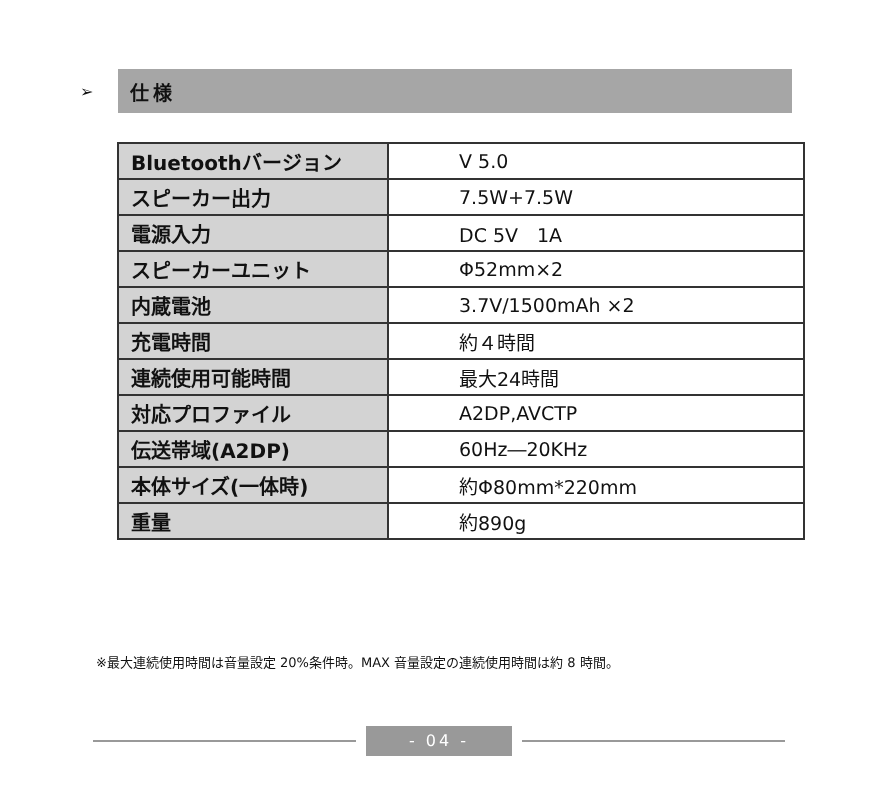➢
仕様
| Bluetoothバージョン | V 5.0 |
| スピーカー出力 | 7.5W+7.5W |
| 電源入力 | DC 5V 1A |
| スピーカーユニット | Φ52mm×2 |
| 内蔵電池 | 3.7V/1500mAh ×2 |
| 充電時間 | 約４時間 |
| 連続使用可能時間 | 最大24時間 |
| 対応プロファイル | A2DP,AVCTP |
| 伝送帯域(A2DP) | 60Hz―20KHz |
| 本体サイズ(一体時) | 約Φ80mm*220mm |
| 重量 | 約890g |
※最大連続使用時間は音量設定 20%条件時。MAX 音量設定の連続使用時間は約 8 時間。
- 04 -